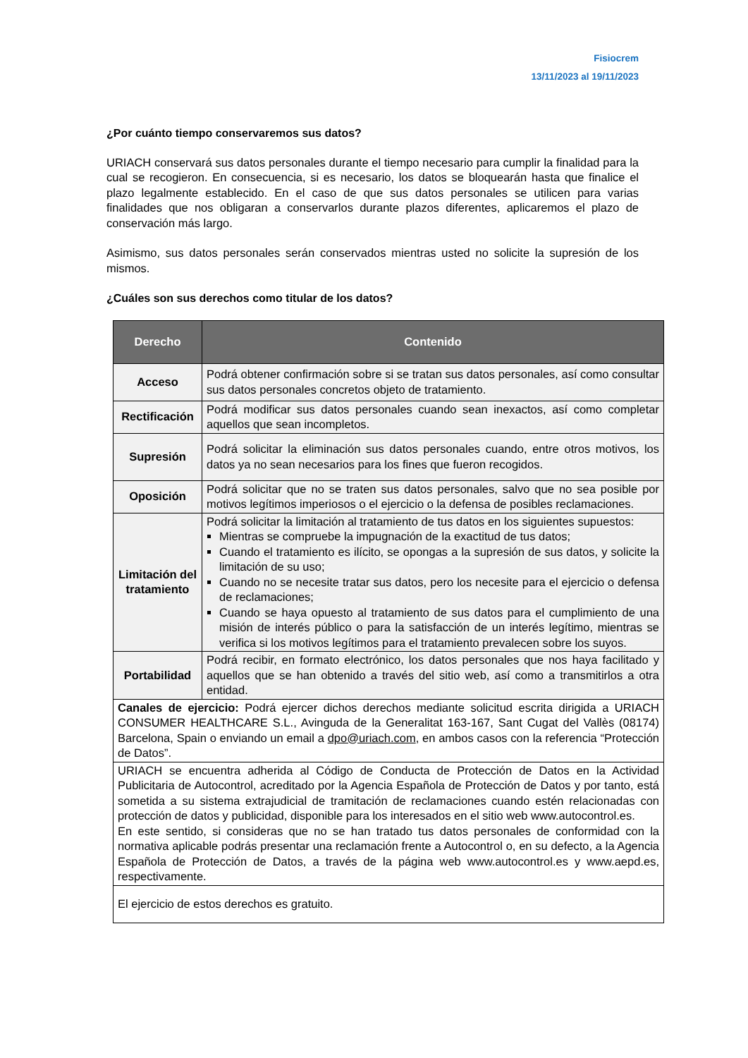Fisiocrem
13/11/2023 al 19/11/2023
¿Por cuánto tiempo conservaremos sus datos?
URIACH conservará sus datos personales durante el tiempo necesario para cumplir la finalidad para la cual se recogieron. En consecuencia, si es necesario, los datos se bloquearán hasta que finalice el plazo legalmente establecido. En el caso de que sus datos personales se utilicen para varias finalidades que nos obligaran a conservarlos durante plazos diferentes, aplicaremos el plazo de conservación más largo.
Asimismo, sus datos personales serán conservados mientras usted no solicite la supresión de los mismos.
¿Cuáles son sus derechos como titular de los datos?
| Derecho | Contenido |
| --- | --- |
| Acceso | Podrá obtener confirmación sobre si se tratan sus datos personales, así como consultar sus datos personales concretos objeto de tratamiento. |
| Rectificación | Podrá modificar sus datos personales cuando sean inexactos, así como completar aquellos que sean incompletos. |
| Supresión | Podrá solicitar la eliminación sus datos personales cuando, entre otros motivos, los datos ya no sean necesarios para los fines que fueron recogidos. |
| Oposición | Podrá solicitar que no se traten sus datos personales, salvo que no sea posible por motivos legítimos imperiosos o el ejercicio o la defensa de posibles reclamaciones. |
| Limitación del tratamiento | Podrá solicitar la limitación al tratamiento de tus datos en los siguientes supuestos: Mientras se compruebe la impugnación de la exactitud de tus datos; Cuando el tratamiento es ilícito, se opongas a la supresión de sus datos, y solicite la limitación de su uso; Cuando no se necesite tratar sus datos, pero los necesite para el ejercicio o defensa de reclamaciones; Cuando se haya opuesto al tratamiento de sus datos para el cumplimiento de una misión de interés público o para la satisfacción de un interés legítimo, mientras se verifica si los motivos legítimos para el tratamiento prevalecen sobre los suyos. |
| Portabilidad | Podrá recibir, en formato electrónico, los datos personales que nos haya facilitado y aquellos que se han obtenido a través del sitio web, así como a transmitirlos a otra entidad. |
| Canales de ejercicio: Podrá ejercer dichos derechos mediante solicitud escrita dirigida a URIACH CONSUMER HEALTHCARE S.L., Avinguda de la Generalitat 163-167, Sant Cugat del Vallès (08174) Barcelona, Spain o enviando un email a dpo@uriach.com , en ambos casos con la referencia “Protección de Datos”. | |
| URIACH se encuentra adherida al Código de Conducta de Protección de Datos en la Actividad Publicitaria de Autocontrol, acreditado por la Agencia Española de Protección de Datos y por tanto, está sometida a su sistema extrajudicial de tramitación de reclamaciones cuando estén relacionadas con protección de datos y publicidad, disponible para los interesados en el sitio web www.autocontrol.es. En este sentido, si consideras que no se han tratado tus datos personales de conformidad con la normativa aplicable podrás presentar una reclamación frente a Autocontrol o, en su defecto, a la Agencia Española de Protección de Datos, a través de la página web www.autocontrol.es y www.aepd.es, respectivamente. | |
| El ejercicio de estos derechos es gratuito. | |